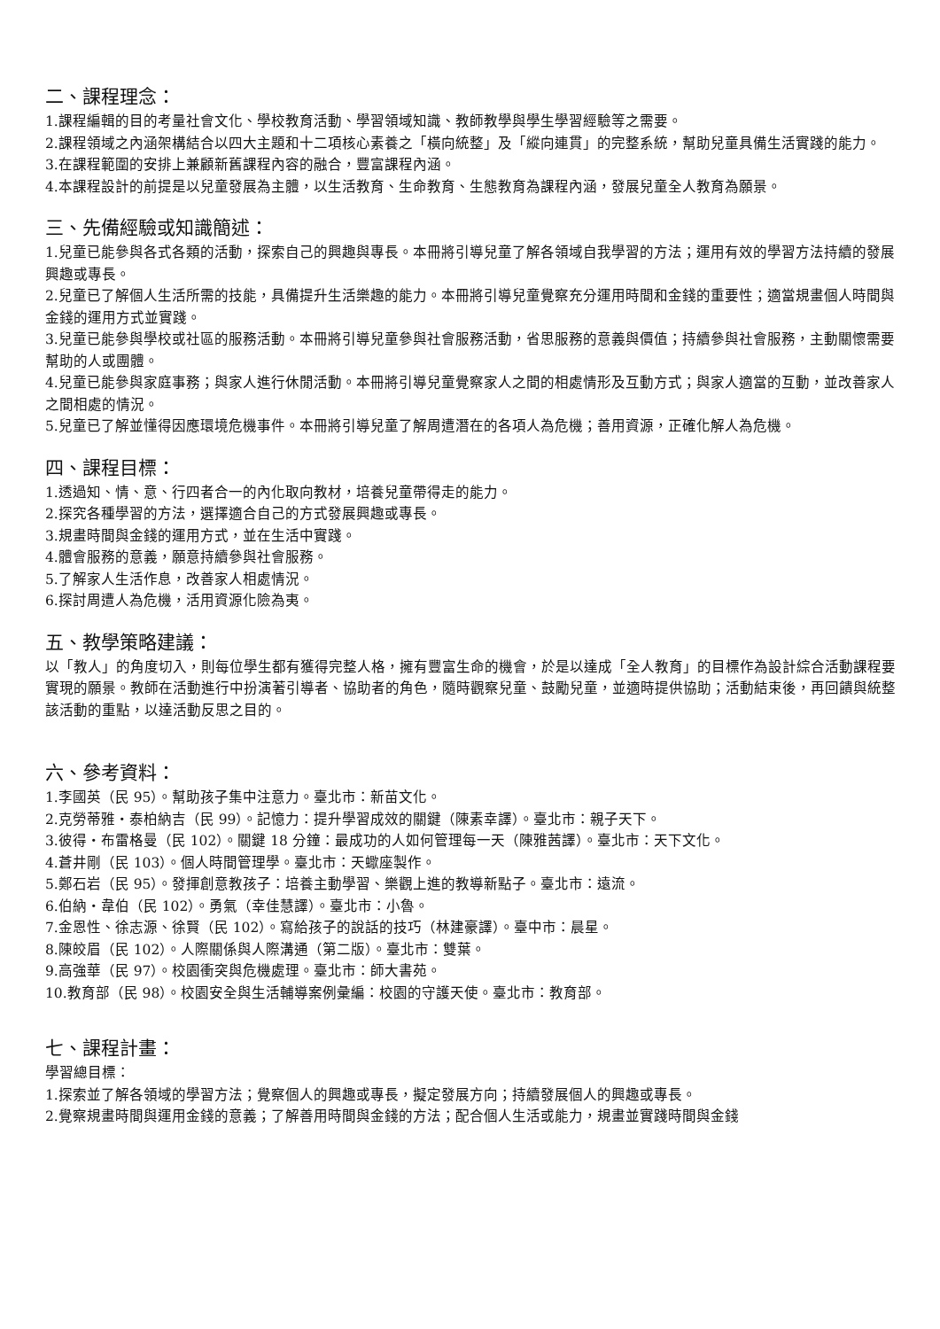二、課程理念：
1.課程編輯的目的考量社會文化、學校教育活動、學習領域知識、教師教學與學生學習經驗等之需要。
2.課程領域之內涵架構結合以四大主題和十二項核心素養之「橫向統整」及「縱向連貫」的完整系統，幫助兒童具備生活實踐的能力。
3.在課程範圍的安排上兼顧新舊課程內容的融合，豐富課程內涵。
4.本課程設計的前提是以兒童發展為主體，以生活教育、生命教育、生態教育為課程內涵，發展兒童全人教育為願景。
三、先備經驗或知識簡述：
1.兒童已能參與各式各類的活動，探索自己的興趣與專長。本冊將引導兒童了解各領域自我學習的方法；運用有效的學習方法持續的發展興趣或專長。
2.兒童已了解個人生活所需的技能，具備提升生活樂趣的能力。本冊將引導兒童覺察充分運用時間和金錢的重要性；適當規畫個人時間與金錢的運用方式並實踐。
3.兒童已能參與學校或社區的服務活動。本冊將引導兒童參與社會服務活動，省思服務的意義與價值；持續參與社會服務，主動關懷需要幫助的人或團體。
4.兒童已能參與家庭事務；與家人進行休閒活動。本冊將引導兒童覺察家人之間的相處情形及互動方式；與家人適當的互動，並改善家人之間相處的情況。
5.兒童已了解並懂得因應環境危機事件。本冊將引導兒童了解周遭潛在的各項人為危機；善用資源，正確化解人為危機。
四、課程目標：
1.透過知、情、意、行四者合一的內化取向教材，培養兒童帶得走的能力。
2.探究各種學習的方法，選擇適合自己的方式發展興趣或專長。
3.規畫時間與金錢的運用方式，並在生活中實踐。
4.體會服務的意義，願意持續參與社會服務。
5.了解家人生活作息，改善家人相處情況。
6.探討周遭人為危機，活用資源化險為夷。
五、教學策略建議：
以「教人」的角度切入，則每位學生都有獲得完整人格，擁有豐富生命的機會，於是以達成「全人教育」的目標作為設計綜合活動課程要實現的願景。教師在活動進行中扮演著引導者、協助者的角色，隨時觀察兒童、鼓勵兒童，並適時提供協助；活動結束後，再回饋與統整該活動的重點，以達活動反思之目的。
六、參考資料：
1.李國英（民 95）。幫助孩子集中注意力。臺北市：新苗文化。
2.克勞蒂雅・泰柏納吉（民 99）。記憶力：提升學習成效的關鍵（陳素幸譯）。臺北市：親子天下。
3.彼得・布雷格曼（民 102）。關鍵 18 分鐘：最成功的人如何管理每一天（陳雅茜譯）。臺北市：天下文化。
4.蒼井剛（民 103）。個人時間管理學。臺北市：天蠍座製作。
5.鄭石岩（民 95）。發揮創意教孩子：培養主動學習、樂觀上進的教導新點子。臺北市：遠流。
6.伯納・韋伯（民 102）。勇氣（幸佳慧譯）。臺北市：小魯。
7.金恩性、徐志源、徐賢（民 102）。寫給孩子的說話的技巧（林建豪譯）。臺中市：晨星。
8.陳皎眉（民 102）。人際關係與人際溝通（第二版）。臺北市：雙葉。
9.高強華（民 97）。校園衝突與危機處理。臺北市：師大書苑。
10.教育部（民 98）。校園安全與生活輔導案例彙編：校園的守護天使。臺北市：教育部。
七、課程計畫：
學習總目標：
1.探索並了解各領域的學習方法；覺察個人的興趣或專長，擬定發展方向；持續發展個人的興趣或專長。
2.覺察規畫時間與運用金錢的意義；了解善用時間與金錢的方法；配合個人生活或能力，規畫並實踐時間與金錢